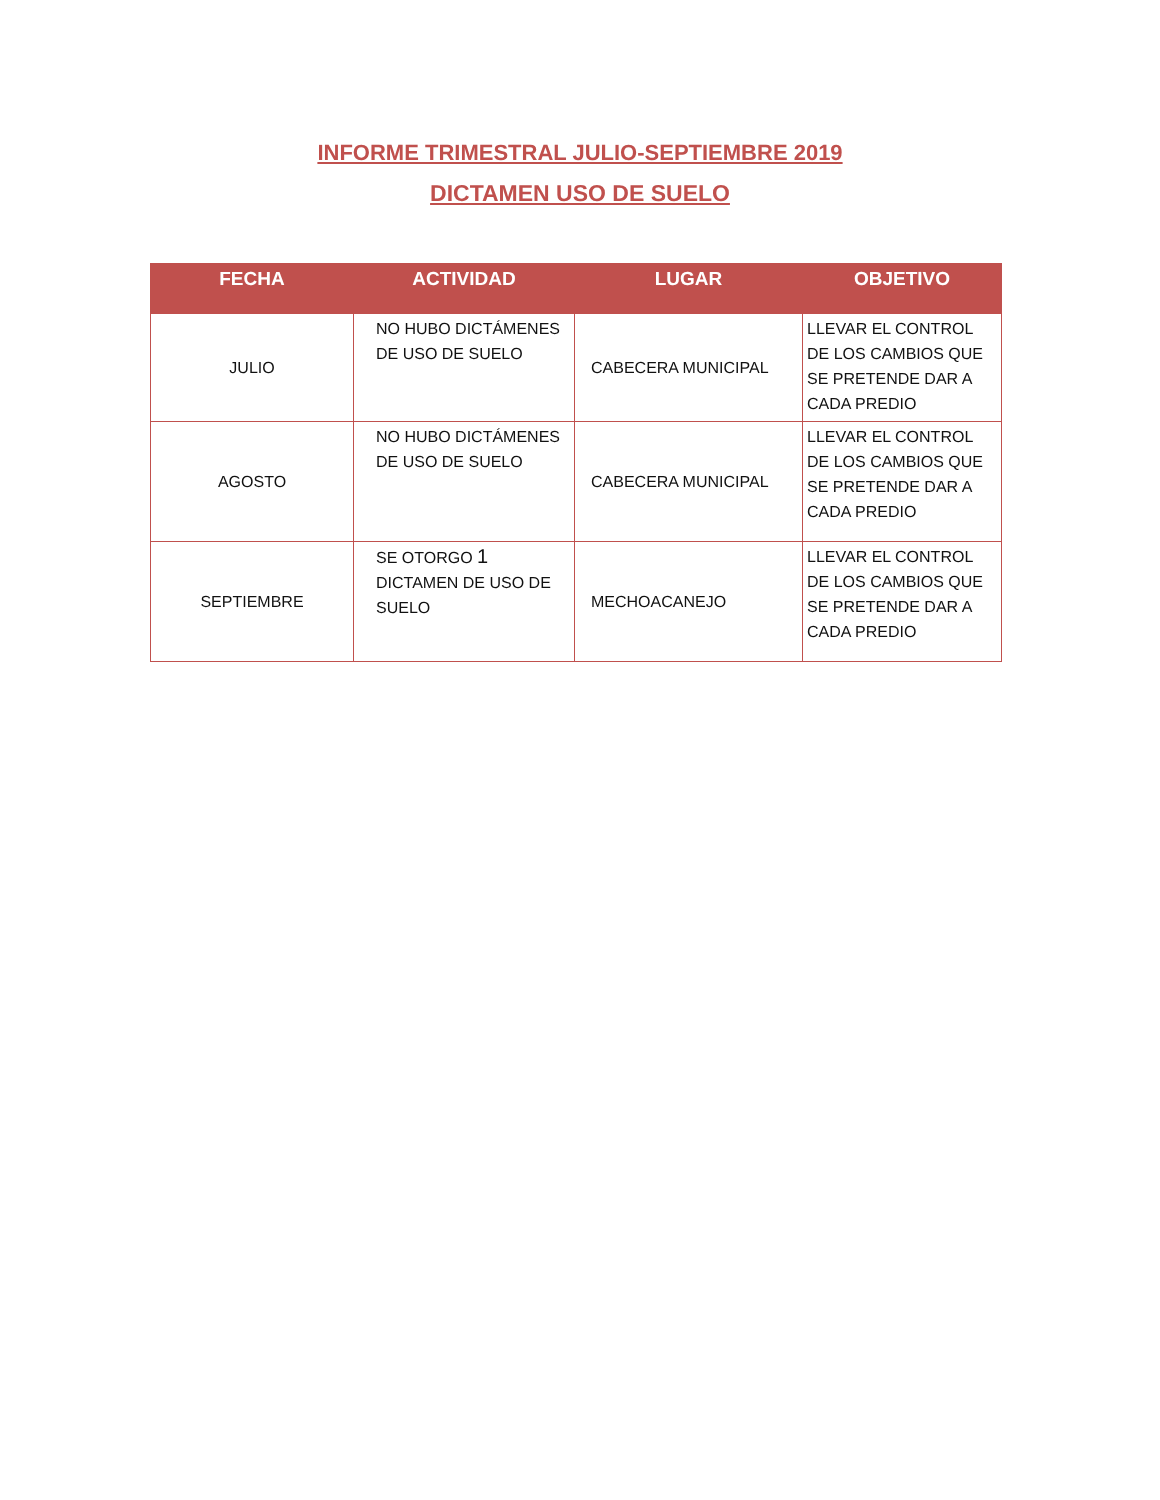INFORME TRIMESTRAL JULIO-SEPTIEMBRE 2019
DICTAMEN USO DE SUELO
| FECHA | ACTIVIDAD | LUGAR | OBJETIVO |
| --- | --- | --- | --- |
| JULIO | NO HUBO DICTÁMENES DE USO DE SUELO | CABECERA MUNICIPAL | LLEVAR EL CONTROL DE LOS CAMBIOS QUE SE PRETENDE DAR A CADA PREDIO |
| AGOSTO | NO HUBO DICTÁMENES DE USO DE SUELO | CABECERA MUNICIPAL | LLEVAR EL CONTROL DE LOS CAMBIOS QUE SE PRETENDE DAR A CADA PREDIO |
| SEPTIEMBRE | SE OTORGO 1 DICTAMEN DE USO DE SUELO | MECHOACANEJO | LLEVAR EL CONTROL DE LOS CAMBIOS QUE SE PRETENDE DAR A CADA PREDIO |